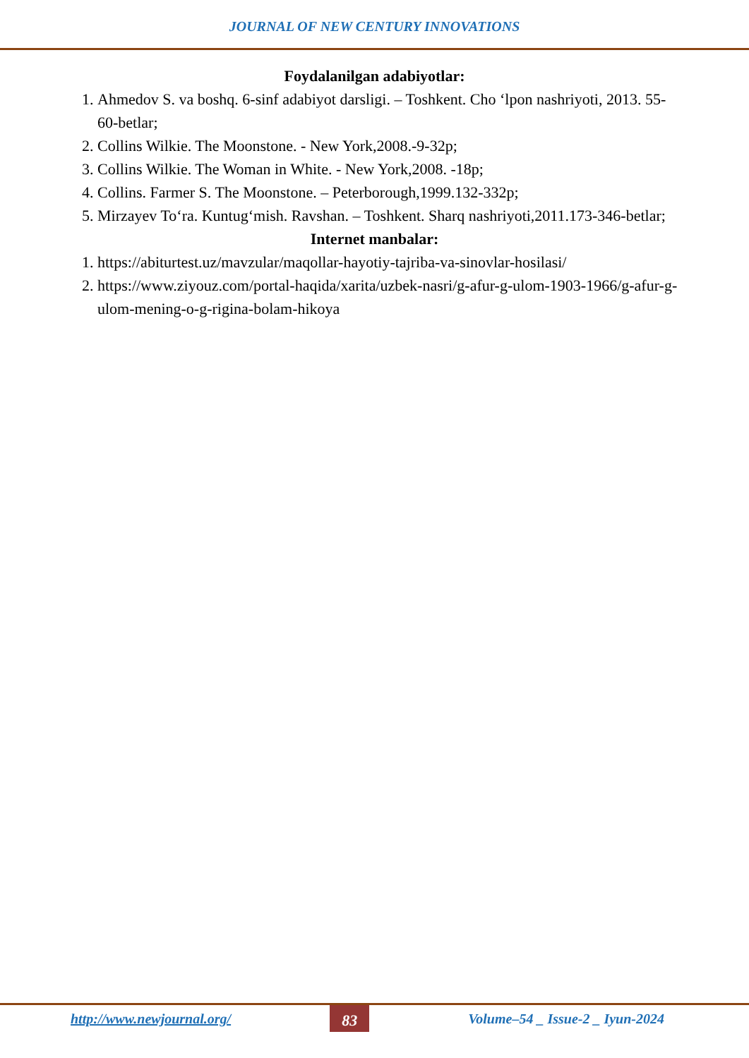JOURNAL OF NEW CENTURY INNOVATIONS
Foydalanilgan adabiyotlar:
1. Ahmedov S. va boshq. 6-sinf adabiyot darsligi. – Toshkent. Cho ‘lpon nashriyoti, 2013. 55-60-betlar;
2. Collins Wilkie. The Moonstone. - New York,2008.-9-32p;
3. Collins Wilkie. The Woman in White. - New York,2008. -18p;
4. Collins. Farmer S. The Moonstone. – Peterborough,1999.132-332p;
5. Mirzayev To‘ra. Kuntug‘mish. Ravshan. – Toshkent. Sharq nashriyoti,2011.173-346-betlar;
Internet manbalar:
1. https://abiturtest.uz/mavzular/maqollar-hayotiy-tajriba-va-sinovlar-hosilasi/
2. https://www.ziyouz.com/portal-haqida/xarita/uzbek-nasri/g-afur-g-ulom-1903-1966/g-afur-g-ulom-mening-o-g-rigina-bolam-hikoya
http://www.newjournal.org/ 83 Volume–54 _ Issue-2 _ Iyun-2024